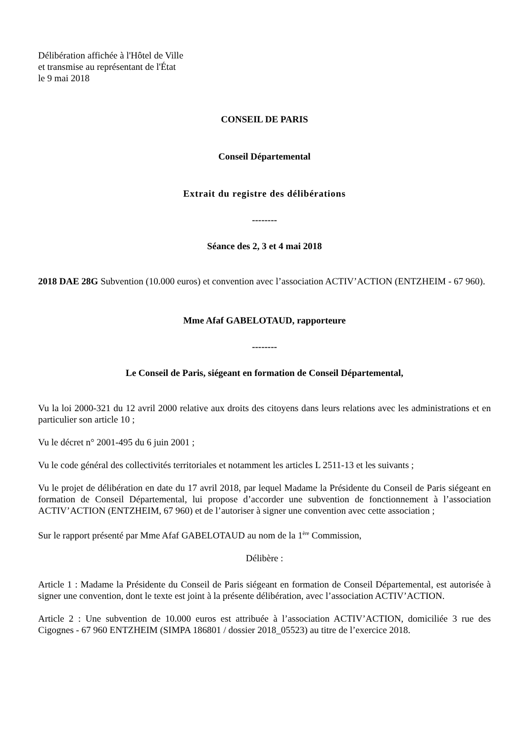Délibération affichée à l'Hôtel de Ville
et transmise au représentant de l'État
le 9 mai 2018
CONSEIL DE PARIS
Conseil Départemental
Extrait du registre des délibérations
--------
Séance des 2, 3 et 4 mai 2018
2018 DAE 28G Subvention (10.000 euros) et convention avec l’association ACTIV’ACTION (ENTZHEIM - 67 960).
Mme Afaf GABELOTAUD, rapporteure
--------
Le Conseil de Paris, siégeant en formation de Conseil Départemental,
Vu la loi 2000-321 du 12 avril 2000 relative aux droits des citoyens dans leurs relations avec les administrations et en particulier son article 10 ;
Vu le décret n° 2001-495 du 6 juin 2001 ;
Vu le code général des collectivités territoriales et notamment les articles L 2511-13 et les suivants ;
Vu le projet de délibération en date du 17 avril 2018, par lequel Madame la Présidente du Conseil de Paris siégeant en formation de Conseil Départemental, lui propose d’accorder une subvention de fonctionnement à l’association ACTIV’ACTION (ENTZHEIM, 67 960) et de l’autoriser à signer une convention avec cette association ;
Sur le rapport présenté par Mme Afaf GABELOTAUD au nom de la 1<sup>ère</sup> Commission,
Délibère :
Article 1 : Madame la Présidente du Conseil de Paris siégeant en formation de Conseil Départemental, est autorisée à signer une convention, dont le texte est joint à la présente délibération, avec l’association ACTIV’ACTION.
Article 2 : Une subvention de 10.000 euros est attribuée à l’association ACTIV’ACTION, domiciliée 3 rue des Cigognes - 67 960 ENTZHEIM (SIMPA 186801 / dossier 2018_05523) au titre de l’exercice 2018.